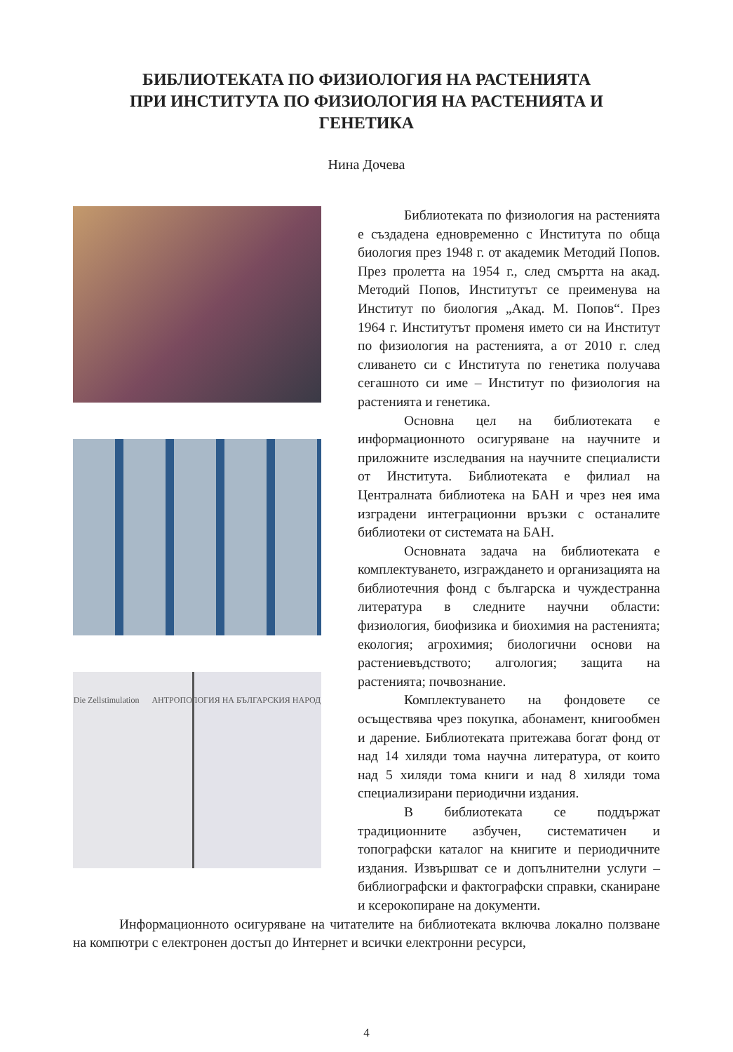БИБЛИОТЕКАТА ПО ФИЗИОЛОГИЯ НА РАСТЕНИЯТА
ПРИ ИНСТИТУТА ПО ФИЗИОЛОГИЯ НА РАСТЕНИЯТА И
ГЕНЕТИКА
Нина Дочева
Die Zellstimulation АНТРОПОЛОГИЯ НА БЪЛГАРСКИЯ НАРОД
Библиотеката по физиология на растенията е създадена едновременно с Института по обща биология през 1948 г. от академик Методий Попов. През пролетта на 1954 г., след смъртта на акад. Методий Попов, Институтът се преименува на Институт по биология „Акад. М. Попов“. През 1964 г. Институтът променя името си на Институт по физиология на растенията, а от 2010 г. след сливането си с Института по генетика получава сегашното си име – Институт по физиология на растенията и генетика.
Основна цел на библиотеката е информационното осигуряване на научните и приложните изследвания на научните специалисти от Института. Библиотеката е филиал на Централната библиотека на БАН и чрез нея има изградени интеграционни връзки с останалите библиотеки от системата на БАН.
Основната задача на библиотеката е комплектуването, изграждането и организацията на библиотечния фонд с българска и чуждестранна литература в следните научни области: физиология, биофизика и биохимия на растенията; екология; агрохимия; биологични основи на растениевъдството; алгология; защита на растенията; почвознание.
Комплектуването на фондовете се осъществява чрез покупка, абонамент, книгообмен и дарение. Библиотеката притежава богат фонд от над 14 хиляди тома научна литература, от които над 5 хиляди тома книги и над 8 хиляди тома специализирани периодични издания.
В библиотеката се поддържат традиционните азбучен, систематичен и топографски каталог на книгите и периодичните издания. Извършват се и допълнителни услуги – библиографски и фактографски справки, сканиране и ксерокопиране на документи.
Информационното осигуряване на читателите на библиотеката включва локално ползване на компютри с електронен достъп до Интернет и всички електронни ресурси,
4